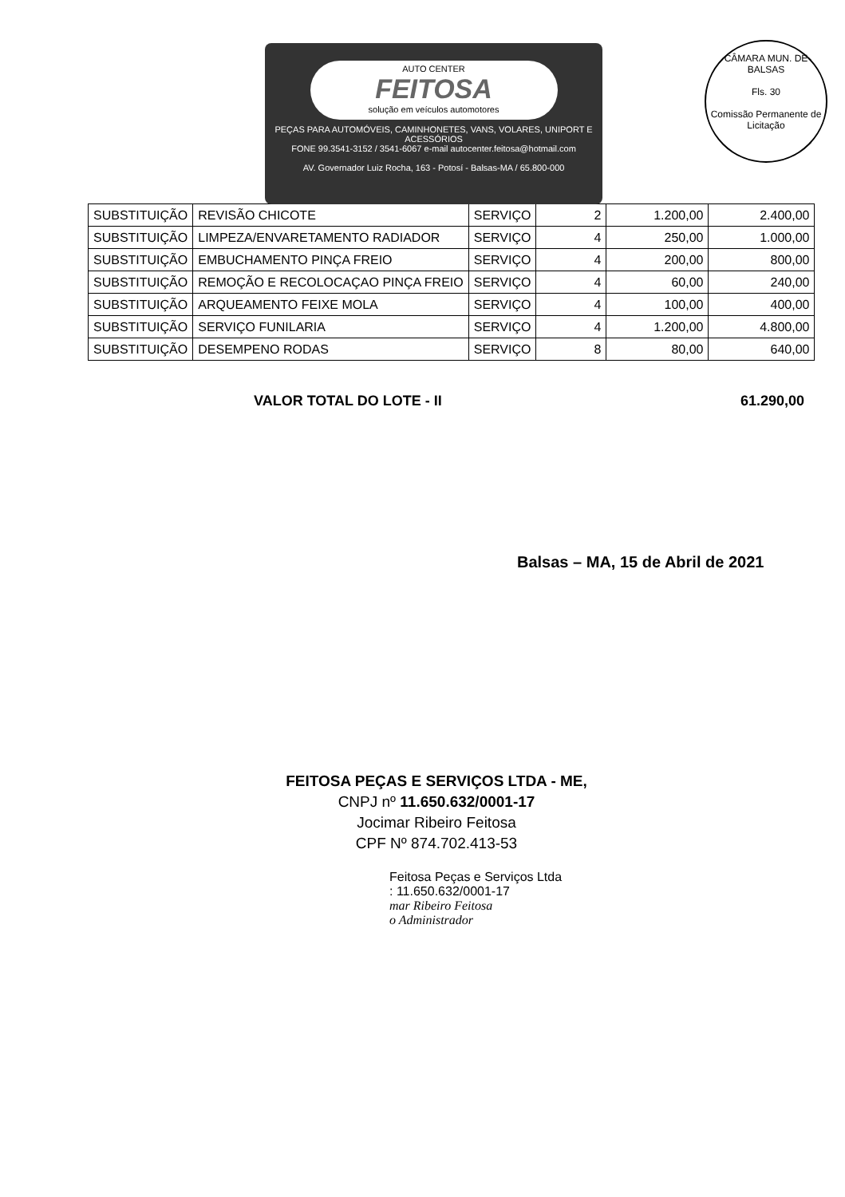AUTO CENTER
FEITOSA
solução em veículos automotores
PEÇAS PARA AUTOMÓVEIS, CAMINHONETES, VANS, VOLARES, UNIPORT E ACESSÓRIOS
FONE 99.3541-3152 / 3541-6067 e-mail autocenter.feitosa@hotmail.com
AV. Governador Luiz Rocha, 163 - Potosí - Balsas-MA / 65.800-000
CÂMARA MUN. DE BALSAS
Fls. 30
Comissão Permanente de Licitação
| SUBSTITUIÇÃO | REVISÃO CHICOTE | SERVIÇO | 2 | 1.200,00 | 2.400,00 |
| SUBSTITUIÇÃO | LIMPEZA/ENVARETAMENTO RADIADOR | SERVIÇO | 4 | 250,00 | 1.000,00 |
| SUBSTITUIÇÃO | EMBUCHAMENTO PINÇA FREIO | SERVIÇO | 4 | 200,00 | 800,00 |
| SUBSTITUIÇÃO | REMOÇÃO E RECOLOCAÇAO PINÇA FREIO | SERVIÇO | 4 | 60,00 | 240,00 |
| SUBSTITUIÇÃO | ARQUEAMENTO FEIXE MOLA | SERVIÇO | 4 | 100,00 | 400,00 |
| SUBSTITUIÇÃO | SERVIÇO FUNILARIA | SERVIÇO | 4 | 1.200,00 | 4.800,00 |
| SUBSTITUIÇÃO | DESEMPENO RODAS | SERVIÇO | 8 | 80,00 | 640,00 |
VALOR TOTAL DO LOTE - II 61.290,00
Balsas – MA, 15 de Abril de 2021
FEITOSA PEÇAS E SERVIÇOS LTDA - ME,
CNPJ nº 11.650.632/0001-17
Jocimar Ribeiro Feitosa
CPF Nº 874.702.413-53
Feitosa Peças e Serviços Ltda
: 11.650.632/0001-17
mar Ribeiro Feitosa
o Administrador